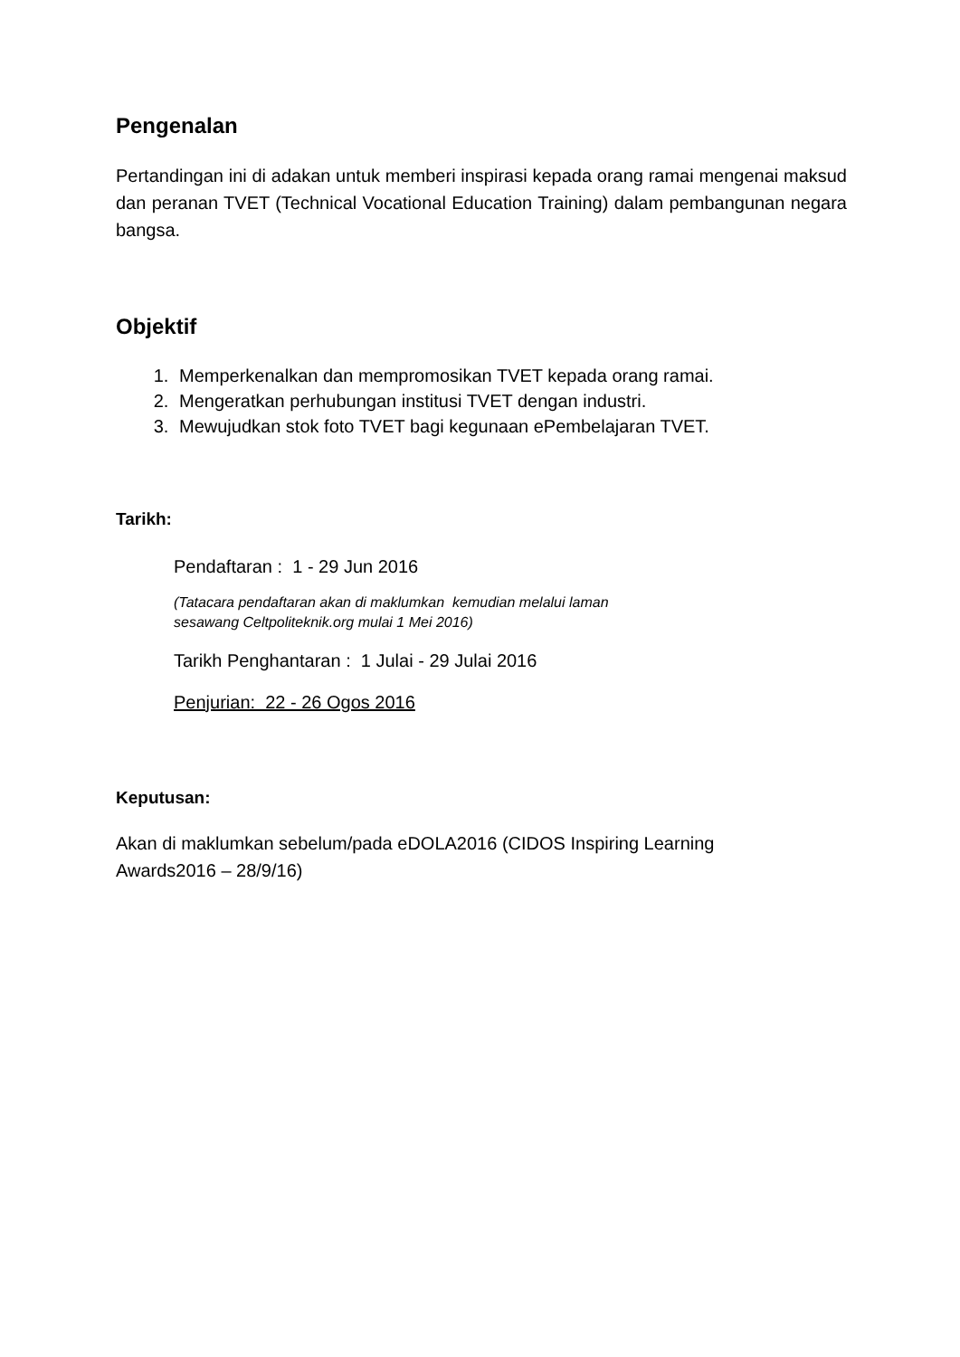Pengenalan
Pertandingan ini di adakan untuk memberi inspirasi kepada orang ramai mengenai maksud dan peranan TVET (Technical Vocational Education Training) dalam pembangunan negara bangsa.
Objektif
1. Memperkenalkan dan mempromosikan TVET kepada orang ramai.
2. Mengeratkan perhubungan institusi TVET dengan industri.
3. Mewujudkan stok foto TVET bagi kegunaan ePembelajaran TVET.
Tarikh:
Pendaftaran : 1 - 29 Jun 2016
(Tatacara pendaftaran akan di maklumkan kemudian melalui laman
sesawang Celtpoliteknik.org mulai 1 Mei 2016)
Tarikh Penghantaran : 1 Julai - 29 Julai 2016
Penjurian: 22 - 26 Ogos 2016
Keputusan:
Akan di maklumkan sebelum/pada eDOLA2016 (CIDOS Inspiring Learning
Awards2016 – 28/9/16)